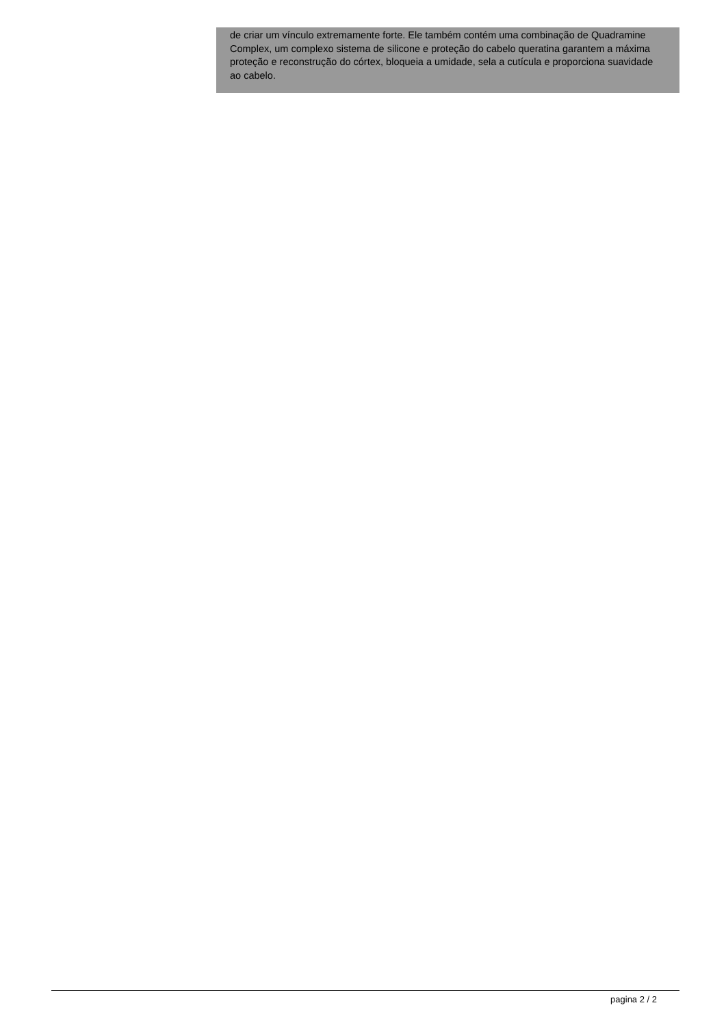de criar um vínculo extremamente forte. Ele também contém uma combinação de Quadramine Complex, um complexo sistema de silicone e proteção do cabelo queratina garantem a máxima proteção e reconstrução do córtex, bloqueia a umidade, sela a cutícula e proporciona suavidade ao cabelo.
pagina 2 / 2